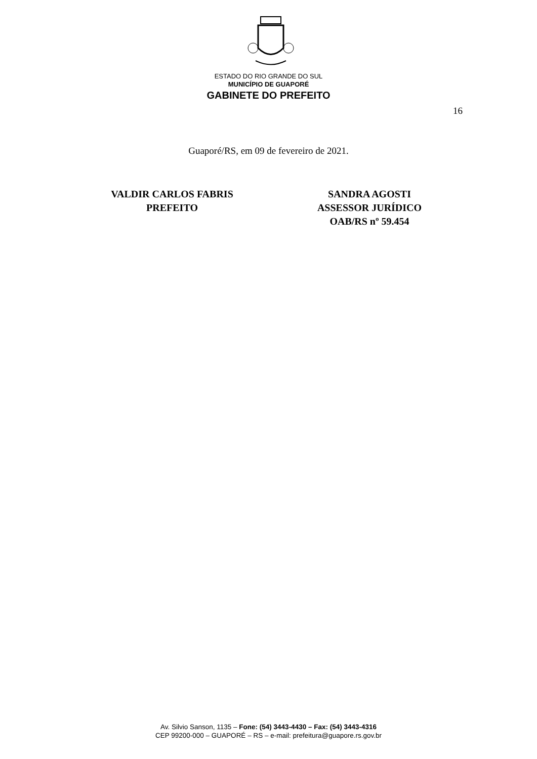ESTADO DO RIO GRANDE DO SUL
MUNICÍPIO DE GUAPORÉ
GABINETE DO PREFEITO
16
Guaporé/RS, em 09 de fevereiro de 2021.
VALDIR CARLOS FABRIS
PREFEITO
SANDRA AGOSTI
ASSESSOR JURÍDICO
OAB/RS nº 59.454
Av. Silvio Sanson, 1135 – Fone: (54) 3443-4430 – Fax: (54) 3443-4316
CEP 99200-000 – GUAPORÉ – RS – e-mail: prefeitura@guapore.rs.gov.br